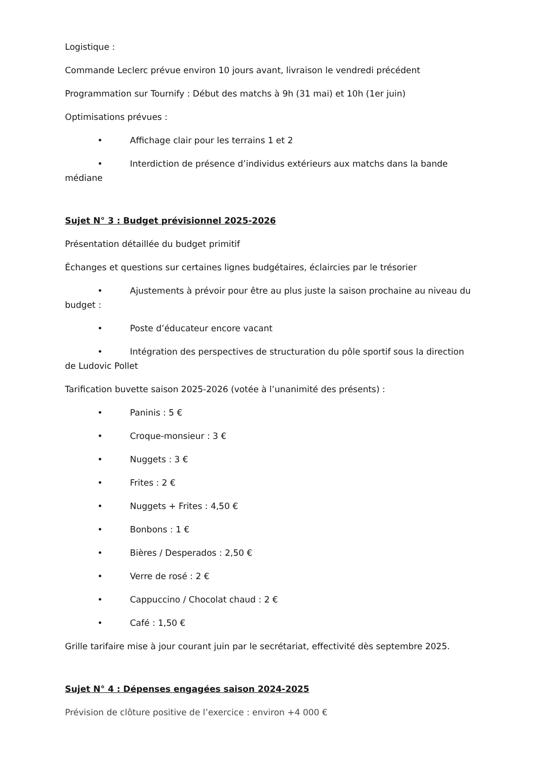Logistique :
Commande Leclerc prévue environ 10 jours avant, livraison le vendredi précédent
Programmation sur Tournify : Début des matchs à 9h (31 mai) et 10h (1er juin)
Optimisations prévues :
• Affichage clair pour les terrains 1 et 2
• Interdiction de présence d’individus extérieurs aux matchs dans la bande médiane
Sujet N° 3 : Budget prévisionnel 2025-2026
Présentation détaillée du budget primitif
Échanges et questions sur certaines lignes budgétaires, éclaircies par le trésorier
• Ajustements à prévoir pour être au plus juste la saison prochaine au niveau du budget :
• Poste d’éducateur encore vacant
• Intégration des perspectives de structuration du pôle sportif sous la direction de Ludovic Pollet
Tarification buvette saison 2025-2026 (votée à l’unanimité des présents) :
• Paninis : 5 €
• Croque-monsieur : 3 €
• Nuggets : 3 €
• Frites : 2 €
• Nuggets + Frites : 4,50 €
• Bonbons : 1 €
• Bières / Desperados : 2,50 €
• Verre de rosé : 2 €
• Cappuccino / Chocolat chaud : 2 €
• Café : 1,50 €
Grille tarifaire mise à jour courant juin par le secrétariat, effectivité dès septembre 2025.
Sujet N° 4 : Dépenses engagées saison 2024-2025
Prévision de clôture positive de l’exercice : environ +4 000 €